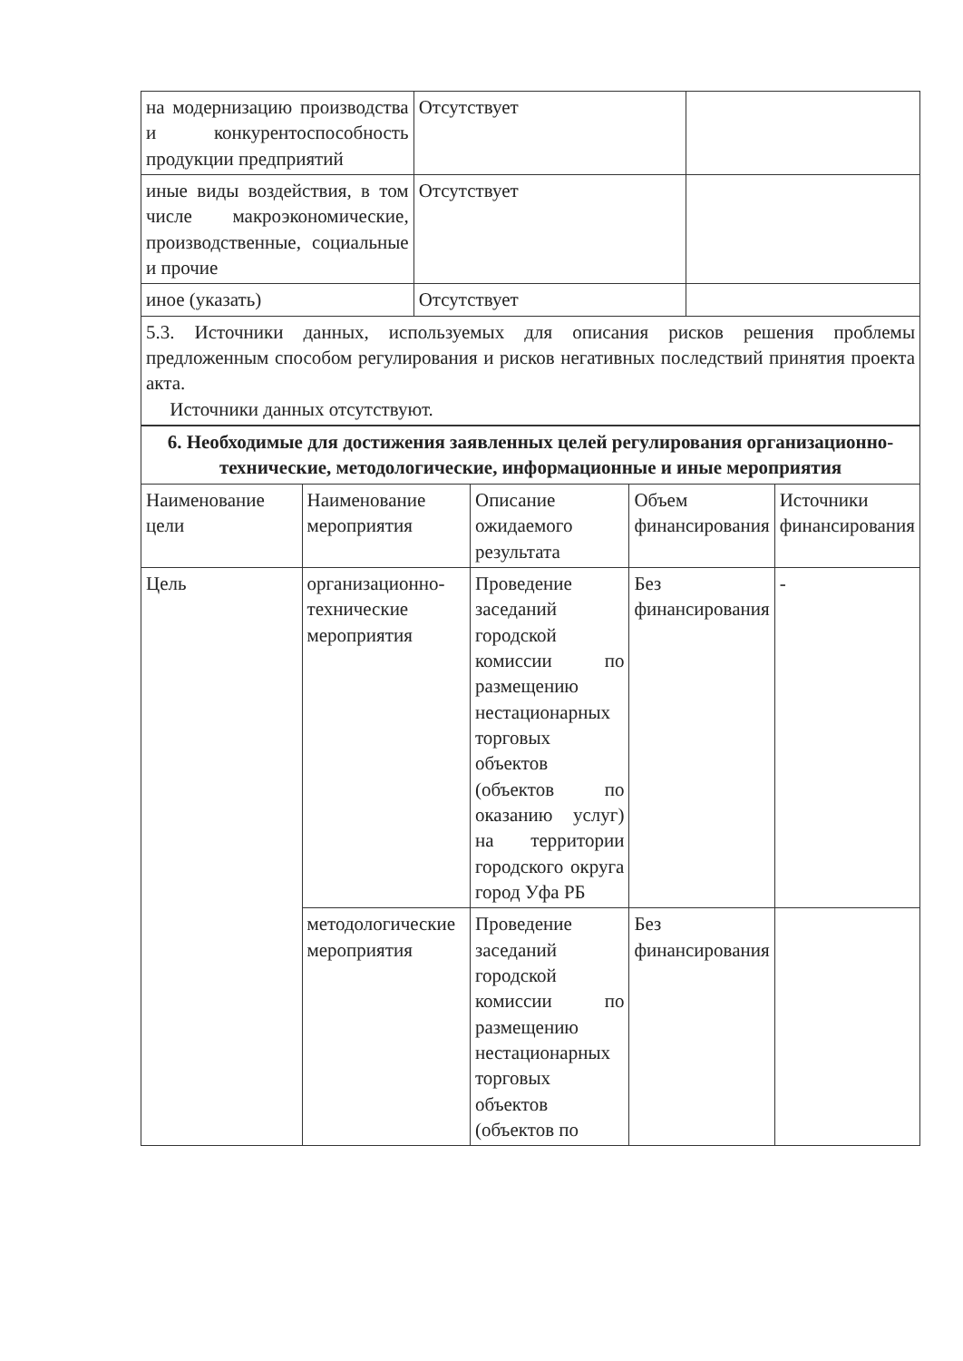| на модернизацию производства и конкурентоспособность продукции предприятий | Отсутствует | |
| иные виды воздействия, в том числе макроэкономические, производственные, социальные и прочие | Отсутствует | |
| иное (указать) | Отсутствует | |
| 5.3. Источники данных, используемых для описания рисков решения проблемы предложенным способом регулирования и рисков негативных последствий принятия проекта акта. Источники данных отсутствуют. | | |
| 6. Необходимые для достижения заявленных целей регулирования организационно-технические, методологические, информационные и иные мероприятия | | | | |
| Наименование цели | Наименование мероприятия | Описание ожидаемого результата | Объем финансирования | Источники финансирования |
| Цель | организационно-технические мероприятия | Проведение заседаний городской комиссии по размещению нестационарных торговых объектов (объектов по оказанию услуг) на территории городского округа город Уфа РБ | Без финансирования | - |
| | методологические мероприятия | Проведение заседаний городской комиссии по размещению нестационарных торговых объектов (объектов по | Без финансирования | |